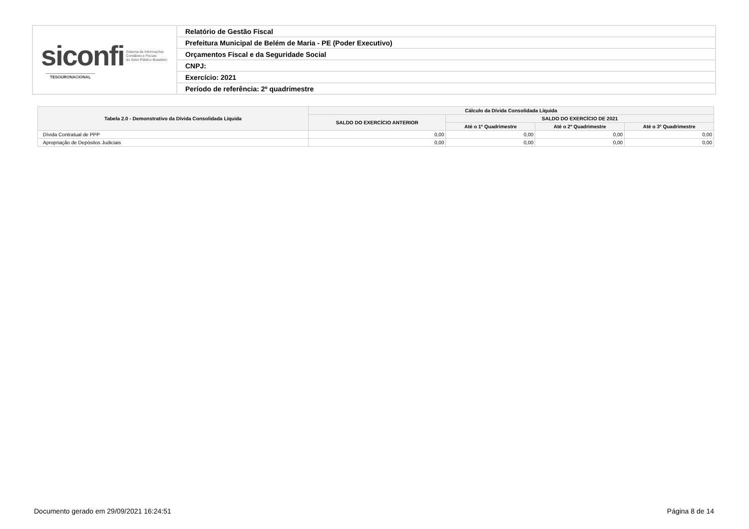| siconfi Sistema de Informações Contábeis e Fiscais do Setor Público Brasileiro TESOURONACIONAL | Relatório de Gestão Fiscal |
| | Prefeitura Municipal de Belém de Maria - PE (Poder Executivo) |
| | Orçamentos Fiscal e da Seguridade Social |
| | CNPJ: |
| | Exercício: 2021 |
| | Período de referência: 2º quadrimestre |
| Tabela 2.0 - Demonstrativo da Dívida Consolidada Líquida | Cálculo da Dívida Consolidada Líquida | | | |
| --- | --- | --- | --- | --- |
| | SALDO DO EXERCÍCIO ANTERIOR | SALDO DO EXERCÍCIO DE 2021 | | |
| | | Até o 1º Quadrimestre | Até o 2º Quadrimestre | Até o 3º Quadrimestre |
| Dívida Contratual de PPP | 0,00 | 0,00 | 0,00 | 0,00 |
| Apropriação de Depósitos Judiciais | 0,00 | 0,00 | 0,00 | 0,00 |
Documento gerado em 29/09/2021 16:24:51
Página 8 de 14